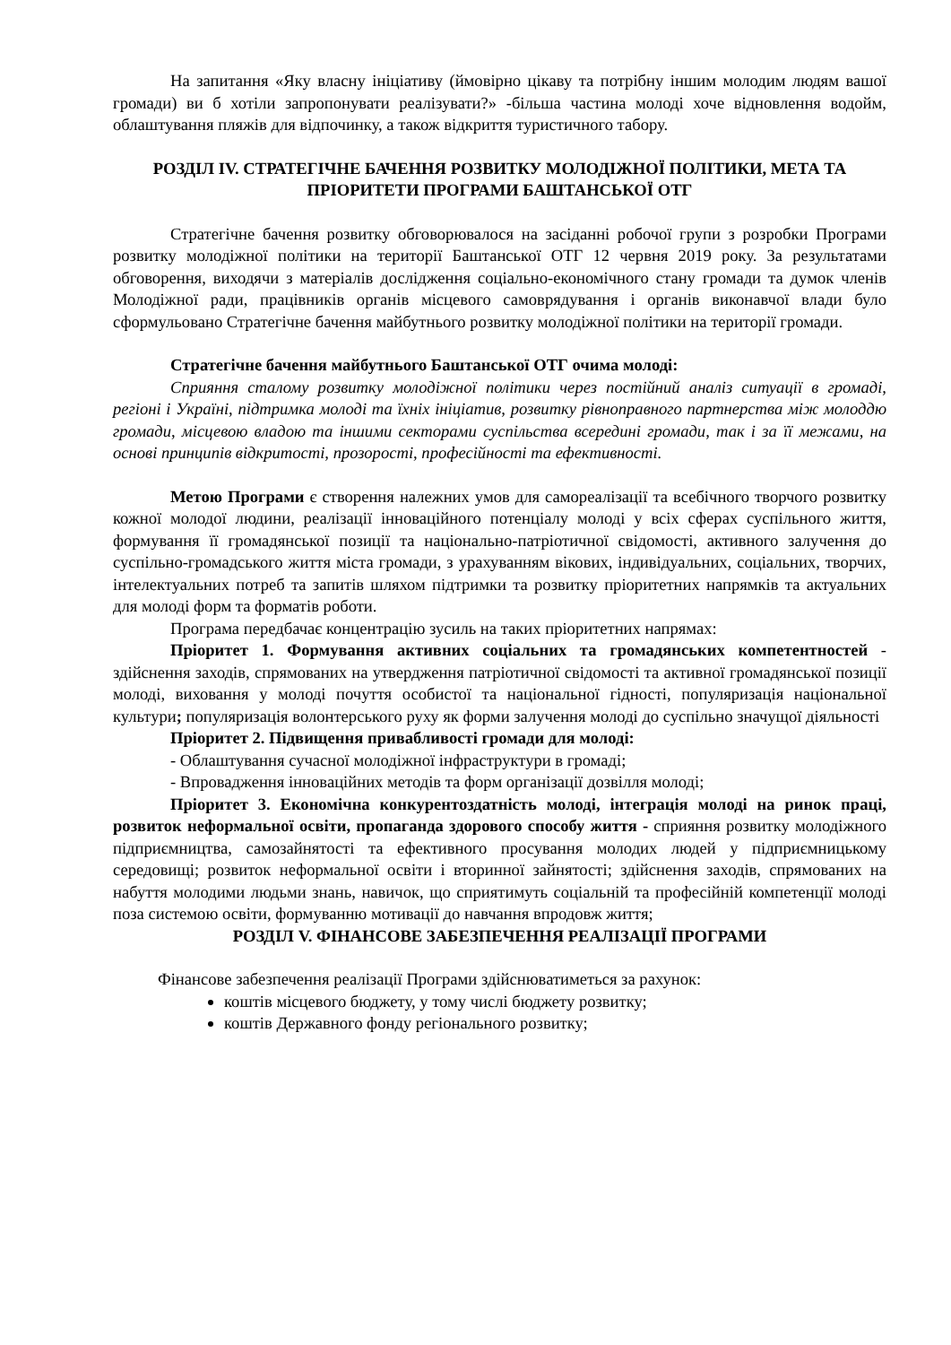На запитання «Яку власну ініціативу (ймовірно цікаву та потрібну іншим молодим людям вашої громади) ви б хотіли запропонувати реалізувати?» -більша частина молоді хоче відновлення водойм, облаштування пляжів для відпочинку, а також відкриття туристичного табору.
РОЗДІЛ IV. СТРАТЕГІЧНЕ БАЧЕННЯ РОЗВИТКУ МОЛОДІЖНОЇ ПОЛІТИКИ, МЕТА ТА ПРІОРИТЕТИ ПРОГРАМИ БАШТАНСЬКОЇ ОТГ
Стратегічне бачення розвитку обговорювалося на засіданні робочої групи з розробки Програми розвитку молодіжної політики на території Баштанської ОТГ 12 червня 2019 року. За результатами обговорення, виходячи з матеріалів дослідження соціально-економічного стану громади та думок членів Молодіжної ради, працівників органів місцевого самоврядування і органів виконавчої влади було сформульовано Стратегічне бачення майбутнього розвитку молодіжної політики на території громади.
Стратегічне бачення майбутнього Баштанської ОТГ очима молоді:
Сприяння сталому розвитку молодіжної політики через постійний аналіз ситуації в громаді, регіоні і Україні, підтримка молоді та їхніх ініціатив, розвитку рівноправного партнерства між молоддю громади, місцевою владою та іншими секторами суспільства всередині громади, так і за її межами, на основі принципів відкритості, прозорості, професійності та ефективності.
Метою Програми є створення належних умов для самореалізації та всебічного творчого розвитку кожної молодої людини, реалізації інноваційного потенціалу молоді у всіх сферах суспільного життя, формування її громадянської позиції та національно-патріотичної свідомості, активного залучення до суспільно-громадського життя міста громади, з урахуванням вікових, індивідуальних, соціальних, творчих, інтелектуальних потреб та запитів шляхом підтримки та розвитку пріоритетних напрямків та актуальних для молоді форм та форматів роботи.
Програма передбачає концентрацію зусиль на таких пріоритетних напрямах:
Пріоритет 1. Формування активних соціальних та громадянських компетентностей - здійснення заходів, спрямованих на утвердження патріотичної свідомості та активної громадянської позиції молоді, виховання у молоді почуття особистої та національної гідності, популяризація національної культури; популяризація волонтерського руху як форми залучення молоді до суспільно значущої діяльності
Пріоритет 2. Підвищення привабливості громади для молоді:
- Облаштування сучасної молодіжної інфраструктури в громаді;
- Впровадження інноваційних методів та форм організації дозвілля молоді;
Пріоритет 3. Економічна конкурентоздатність молоді, інтеграція молоді на ринок праці, розвиток неформальної освіти, пропаганда здорового способу життя - сприяння розвитку молодіжного підприємництва, самозайнятості та ефективного просування молодих людей у підприємницькому середовищі; розвиток неформальної освіти і вторинної зайнятості; здійснення заходів, спрямованих на набуття молодими людьми знань, навичок, що сприятимуть соціальній та професійній компетенції молоді поза системою освіти, формуванню мотивації до навчання впродовж життя;
РОЗДІЛ V. ФІНАНСОВЕ ЗАБЕЗПЕЧЕННЯ РЕАЛІЗАЦІЇ ПРОГРАМИ
Фінансове забезпечення реалізації Програми здійснюватиметься за рахунок:
коштів місцевого бюджету, у тому числі бюджету розвитку;
коштів Державного фонду регіонального розвитку;